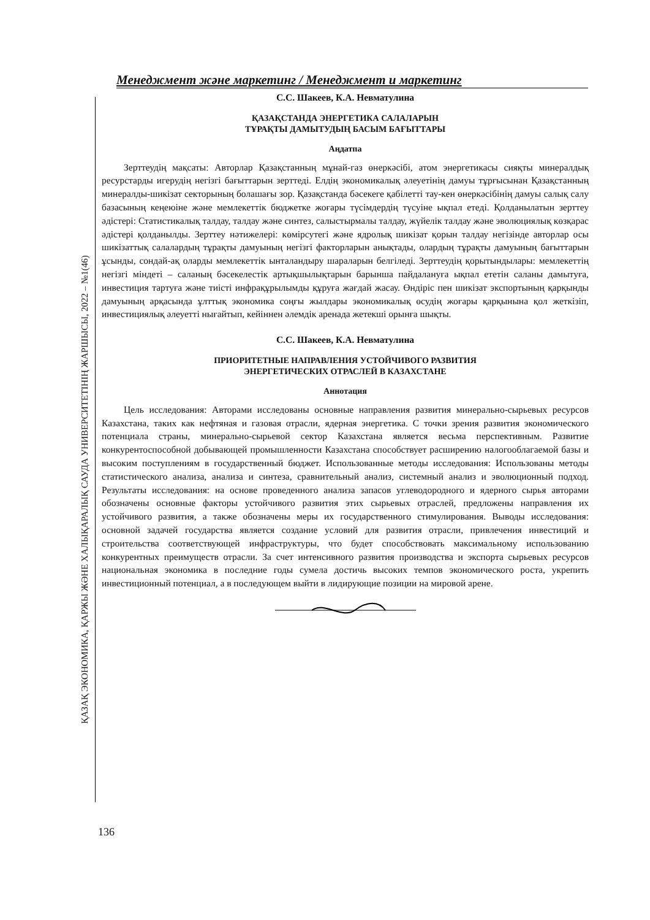Менеджмент және маркетинг / Менеджмент и маркетинг
ҚАЗАҚ ЭКОНОМИКА, ҚАРЖЫ ЖӘНЕ ХАЛЫҚАРАЛЫҚ САУДА УНИВЕРСИТЕТІНІҢ ЖАРШЫСЫ, 2022 – №1(46)
С.С. Шакеев, К.А. Невматулина
ҚАЗАҚСТАНДА ЭНЕРГЕТИКА САЛАЛАРЫН
ТҰРАҚТЫ ДАМЫТУДЫҢ БАСЫМ БАҒЫТТАРЫ
Аңдатпа
Зерттеудің мақсаты: Авторлар Қазақстанның мұнай-газ өнеркәсібі, атом энергетикасы сияқты минералдық ресурстарды игерудің негізгі бағыттарын зерттеді. Елдің экономикалық әлеуетінің дамуы тұрғысынан Қазақстанның минералды-шикізат секторының болашағы зор. Қазақстанда бәсекеге қабілетті тау-кен өнеркәсібінің дамуы салық салу базасының кеңеюіне және мемлекеттік бюджетке жоғары түсімдердің түсуіне ықпал етеді. Қолданылатын зерттеу әдістері: Статистикалық талдау, талдау және синтез, салыстырмалы талдау, жүйелік талдау және эволюциялық көзқарас әдістері қолданылды. Зерттеу нәтижелері: көмірсутегі және ядролық шикізат қорын талдау негізінде авторлар осы шикізаттық салалардың тұрақты дамуының негізгі факторларын анықтады, олардың тұрақты дамуының бағыттарын ұсынды, сондай-ақ оларды мемлекеттік ынталандыру шараларын белгіледі. Зерттеудің қорытындылары: мемлекеттің негізгі міндеті – саланың бәсекелестік артықшылықтарын барынша пайдалануға ықпал ететін саланы дамытуға, инвестиция тартуға және тиісті инфрақұрылымды құруға жағдай жасау. Өндіріс пен шикізат экспортының қарқынды дамуының арқасында ұлттық экономика соңғы жылдары экономикалық өсудің жоғары қарқынына қол жеткізіп, инвестициялық әлеуетті нығайтып, кейіннен әлемдік аренада жетекші орынға шықты.
С.С. Шакеев, К.А. Невматулина
ПРИОРИТЕТНЫЕ НАПРАВЛЕНИЯ УСТОЙЧИВОГО РАЗВИТИЯ
ЭНЕРГЕТИЧЕСКИХ ОТРАСЛЕЙ В КАЗАХСТАНЕ
Аннотация
Цель исследования: Авторами исследованы основные направления развития минерально-сырьевых ресурсов Казахстана, таких как нефтяная и газовая отрасли, ядерная энергетика. С точки зрения развития экономического потенциала страны, минерально-сырьевой сектор Казахстана является весьма перспективным. Развитие конкурентоспособной добывающей промышленности Казахстана способствует расширению налогооблагаемой базы и высоким поступлениям в государственный бюджет. Использованные методы исследования: Использованы методы статистического анализа, анализа и синтеза, сравнительный анализ, системный анализ и эволюционный подход. Результаты исследования: на основе проведенного анализа запасов углеводородного и ядерного сырья авторами обозначены основные факторы устойчивого развития этих сырьевых отраслей, предложены направления их устойчивого развития, а также обозначены меры их государственного стимулирования. Выводы исследования: основной задачей государства является создание условий для развития отрасли, привлечения инвестиций и строительства соответствующей инфраструктуры, что будет способствовать максимальному использованию конкурентных преимуществ отрасли. За счет интенсивного развития производства и экспорта сырьевых ресурсов национальная экономика в последние годы сумела достичь высоких темпов экономического роста, укрепить инвестиционный потенциал, а в последующем выйти в лидирующие позиции на мировой арене.
136